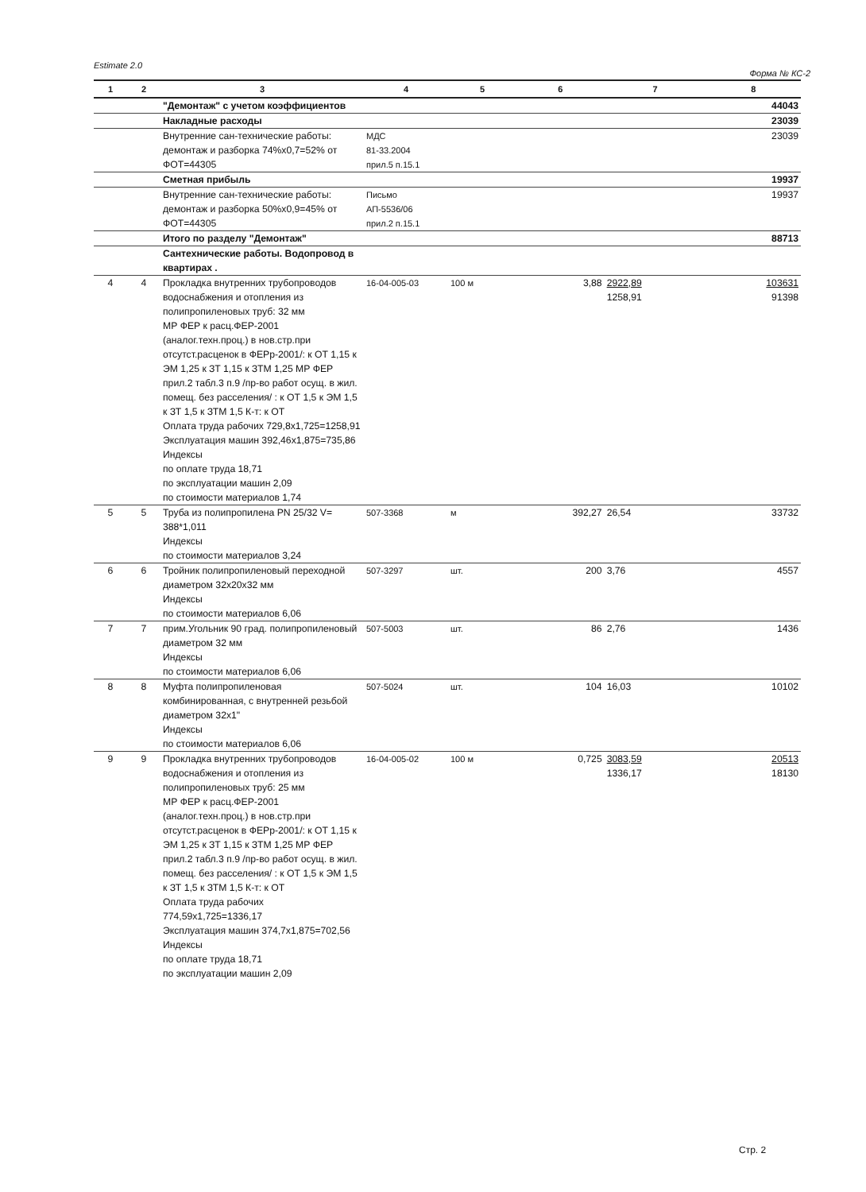Estimate 2.0 Форма № КС-2
| 1 | 2 | 3 | 4 | 5 | 6 | 7 | 8 |
| --- | --- | --- | --- | --- | --- | --- | --- |
| | | "Демонтаж" с учетом коэффициентов | | | | | 44043 |
| | | Накладные расходы | | | | | 23039 |
| | | Внутренние сан-технические работы: демонтаж и разборка 74%x0,7=52% от ФОТ=44305 | МДС 81-33.2004 прил.5 п.15.1 | | | | 23039 |
| | | Сметная прибыль | | | | | 19937 |
| | | Внутренние сан-технические работы: демонтаж и разборка 50%x0,9=45% от ФОТ=44305 | Письмо АП-5536/06 прил.2 п.15.1 | | | | 19937 |
| | | Итого по разделу "Демонтаж" | | | | | 88713 |
| | | Сантехнические работы. Водопровод в квартирах . | | | | | |
| 4 | 4 | Прокладка внутренних трубопроводов водоснабжения и отопления из полипропиленовых труб: 32 мм МР ФЕР к расц.ФЕР-2001 (аналог.техн.проц.) в нов.стр.при отсутст.расценок в ФЕРр-2001/: к ОТ 1,15 к ЭМ 1,25 к ЗТ 1,15 к ЗТМ 1,25 МР ФЕР прил.2 табл.3 п.9 /пр-во работ осущ. в жил. помещ. без расселения/ : к ОТ 1,5 к ЭМ 1,5 к ЗТ 1,5 к ЗТМ 1,5 К-т: к ОТ Оплата труда рабочих 729,8x1,725=1258,91 Эксплуатация машин 392,46x1,875=735,86 Индексы по оплате труда 18,71 по эксплуатации машин 2,09 по стоимости материалов 1,74 | 16-04-005-03 | 100 м | 3,88 | 2922,89 1258,91 | 103631 91398 |
| 5 | 5 | Труба из полипропилена PN 25/32 V= 388*1,011 Индексы по стоимости материалов 3,24 | 507-3368 | м | 392,27 | 26,54 | 33732 |
| 6 | 6 | Тройник полипропиленовый переходной диаметром 32x20x32 мм Индексы по стоимости материалов 6,06 | 507-3297 | шт. | 200 | 3,76 | 4557 |
| 7 | 7 | прим.Угольник 90 град. полипропиленовый диаметром 32 мм Индексы по стоимости материалов 6,06 | 507-5003 | шт. | 86 | 2,76 | 1436 |
| 8 | 8 | Муфта полипропиленовая комбинированная, с внутренней резьбой диаметром 32x1" Индексы по стоимости материалов 6,06 | 507-5024 | шт. | 104 | 16,03 | 10102 |
| 9 | 9 | Прокладка внутренних трубопроводов водоснабжения и отопления из полипропиленовых труб: 25 мм МР ФЕР к расц.ФЕР-2001 (аналог.техн.проц.) в нов.стр.при отсутст.расценок в ФЕРр-2001/: к ОТ 1,15 к ЭМ 1,25 к ЗТ 1,15 к ЗТМ 1,25 МР ФЕР прил.2 табл.3 п.9 /пр-во работ осущ. в жил. помещ. без расселения/ : к ОТ 1,5 к ЭМ 1,5 к ЗТ 1,5 к ЗТМ 1,5 К-т: к ОТ Оплата труда рабочих 774,59x1,725=1336,17 Эксплуатация машин 374,7x1,875=702,56 Индексы по оплате труда 18,71 по эксплуатации машин 2,09 | 16-04-005-02 | 100 м | 0,725 | 3083,59 1336,17 | 20513 18130 |
Стр. 2